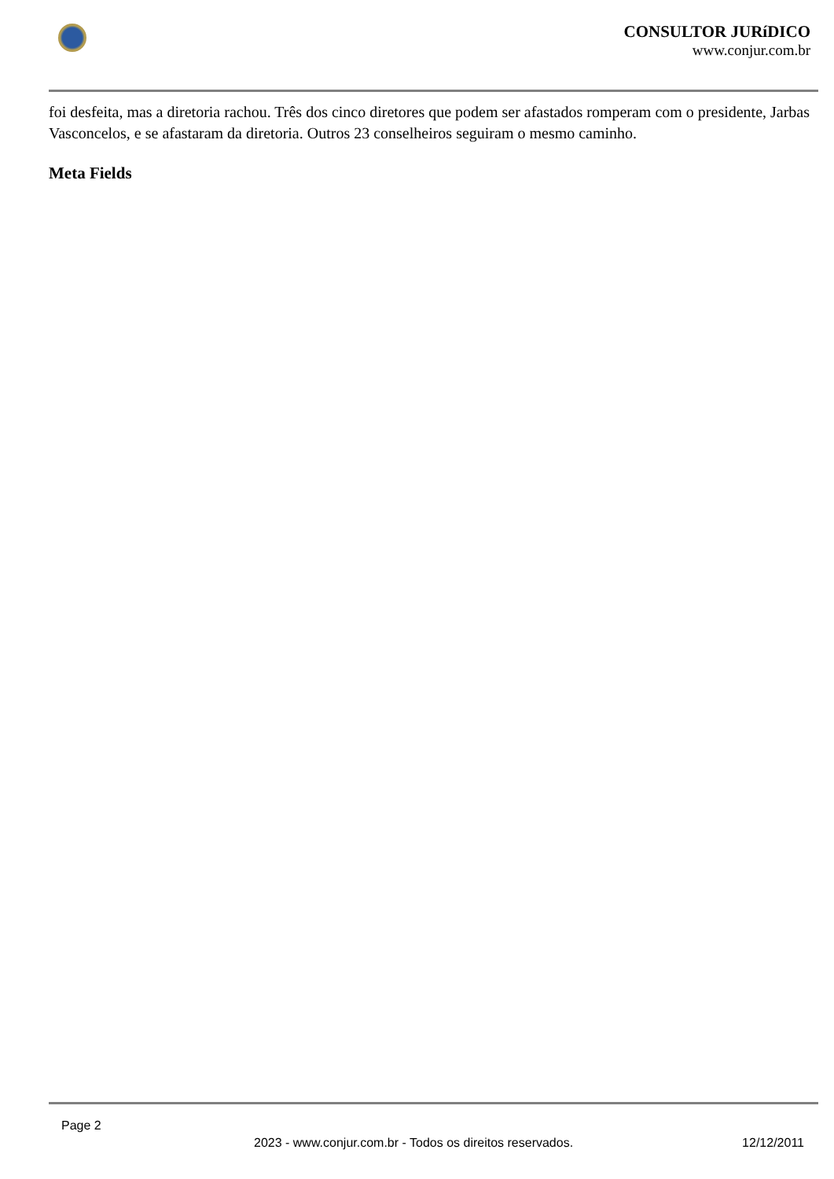CONSULTOR JURíDICO
www.conjur.com.br
foi desfeita, mas a diretoria rachou. Três dos cinco diretores que podem ser afastados romperam com o presidente, Jarbas Vasconcelos, e se afastaram da diretoria. Outros 23 conselheiros seguiram o mesmo caminho.
Meta Fields
Page 2
2023 - www.conjur.com.br - Todos os direitos reservados. 12/12/2011